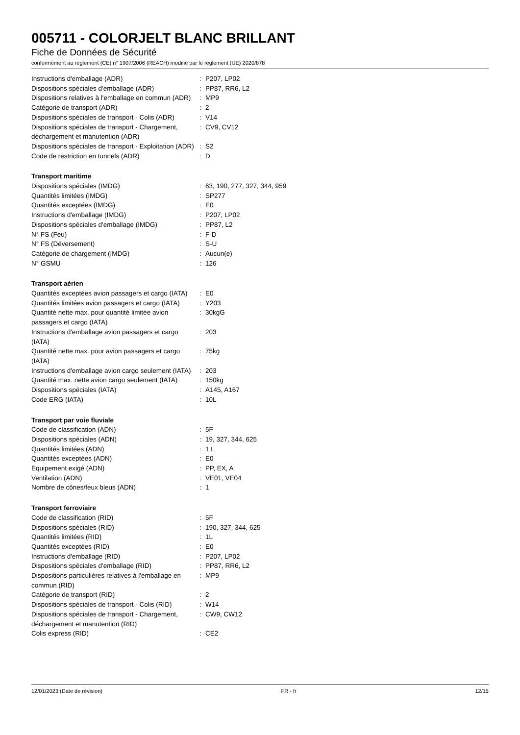005711 - COLORJELT BLANC BRILLANT
Fiche de Données de Sécurité
conformément au règlement (CE) n° 1907/2006 (REACH) modifié par le règlement (UE) 2020/878
| Instructions d'emballage (ADR) | : | P207, LP02 |
| Dispositions spéciales d'emballage (ADR) | : | PP87, RR6, L2 |
| Dispositions relatives à l'emballage en commun (ADR) | : | MP9 |
| Catégorie de transport (ADR) | : | 2 |
| Dispositions spéciales de transport - Colis (ADR) | : | V14 |
| Dispositions spéciales de transport - Chargement, déchargement et manutention (ADR) | : | CV9, CV12 |
| Dispositions spéciales de transport - Exploitation (ADR) | : | S2 |
| Code de restriction en tunnels (ADR) | : | D |
| Transport maritime | | |
| Dispositions spéciales (IMDG) | : | 63, 190, 277, 327, 344, 959 |
| Quantités limitées (IMDG) | : | SP277 |
| Quantités exceptées (IMDG) | : | E0 |
| Instructions d'emballage (IMDG) | : | P207, LP02 |
| Dispositions spéciales d'emballage (IMDG) | : | PP87, L2 |
| N° FS (Feu) | : | F-D |
| N° FS (Déversement) | : | S-U |
| Catégorie de chargement (IMDG) | : | Aucun(e) |
| N° GSMU | : | 126 |
| Transport aérien | | |
| Quantités exceptées avion passagers et cargo (IATA) | : | E0 |
| Quantités limitées avion passagers et cargo (IATA) | : | Y203 |
| Quantité nette max. pour quantité limitée avion passagers et cargo (IATA) | : | 30kgG |
| Instructions d'emballage avion passagers et cargo (IATA) | : | 203 |
| Quantité nette max. pour avion passagers et cargo (IATA) | : | 75kg |
| Instructions d'emballage avion cargo seulement (IATA) | : | 203 |
| Quantité max. nette avion cargo seulement (IATA) | : | 150kg |
| Dispositions spéciales (IATA) | : | A145, A167 |
| Code ERG (IATA) | : | 10L |
| Transport par voie fluviale | | |
| Code de classification (ADN) | : | 5F |
| Dispositions spéciales (ADN) | : | 19, 327, 344, 625 |
| Quantités limitées (ADN) | : | 1 L |
| Quantités exceptées (ADN) | : | E0 |
| Equipement exigé (ADN) | : | PP, EX, A |
| Ventilation (ADN) | : | VE01, VE04 |
| Nombre de cônes/feux bleus (ADN) | : | 1 |
| Transport ferroviaire | | |
| Code de classification (RID) | : | 5F |
| Dispositions spéciales (RID) | : | 190, 327, 344, 625 |
| Quantités limitées (RID) | : | 1L |
| Quantités exceptées (RID) | : | E0 |
| Instructions d'emballage (RID) | : | P207, LP02 |
| Dispositions spéciales d'emballage (RID) | : | PP87, RR6, L2 |
| Dispositions particulières relatives à l'emballage en commun (RID) | : | MP9 |
| Catégorie de transport (RID) | : | 2 |
| Dispositions spéciales de transport - Colis (RID) | : | W14 |
| Dispositions spéciales de transport - Chargement, déchargement et manutention (RID) | : | CW9, CW12 |
| Colis express (RID) | : | CE2 |
12/01/2023 (Date de révision) FR - fr 12/15